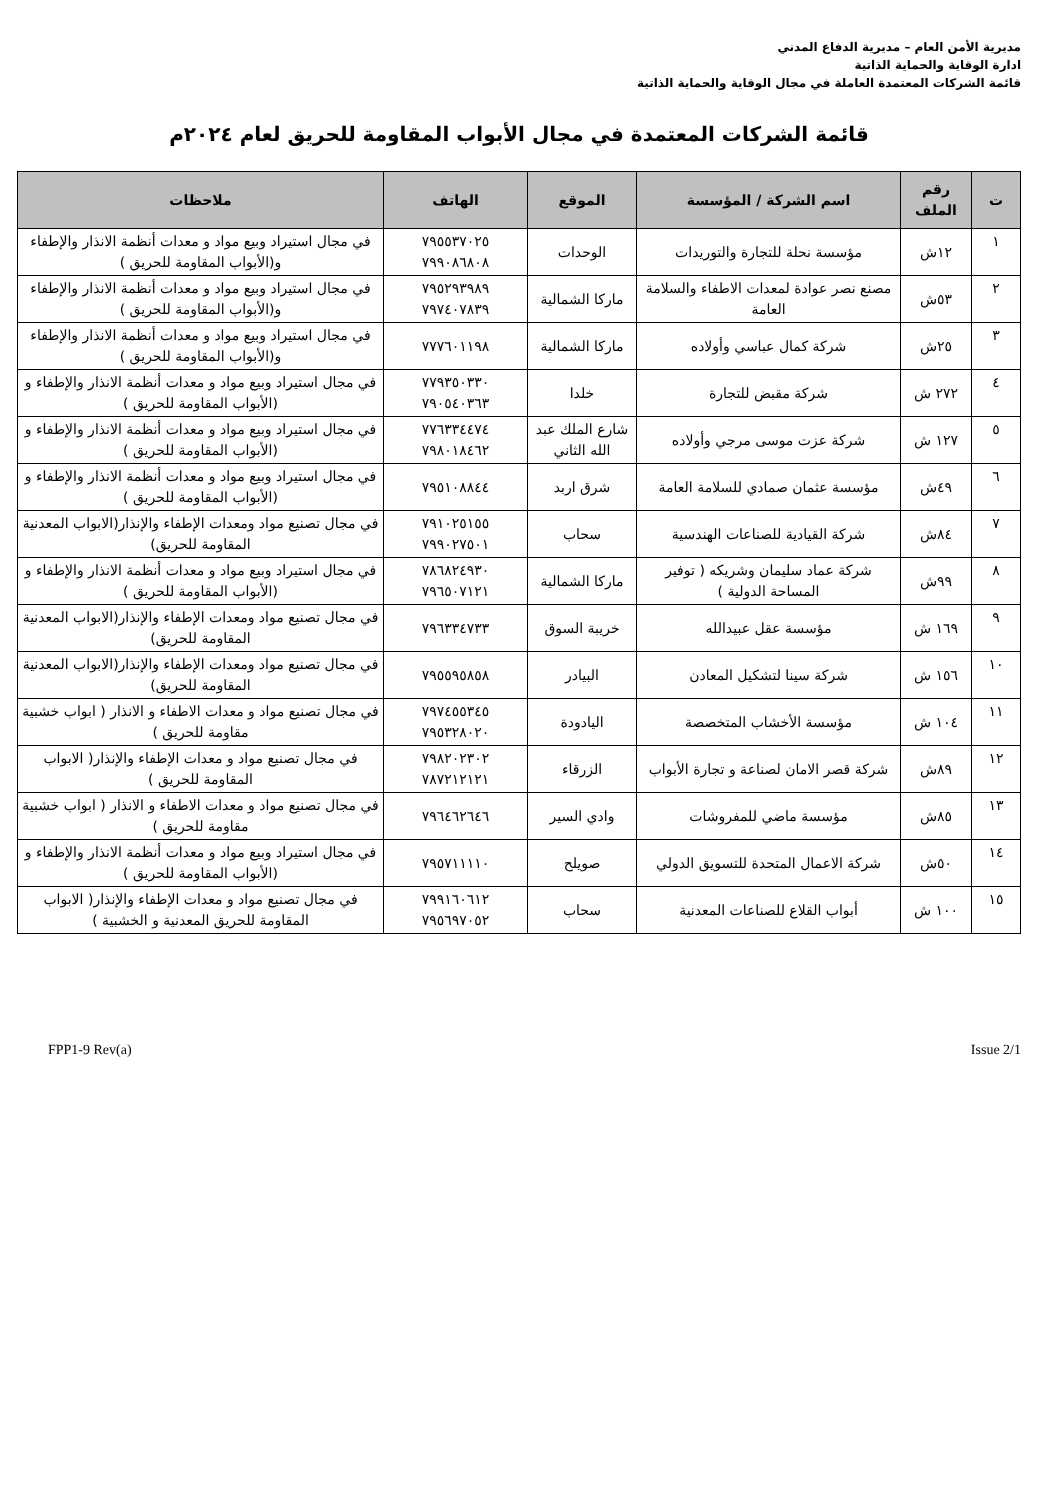مديرية الأمن العام – مديرية الدفاع المدني
ادارة الوقاية والحماية الذاتية
قائمة الشركات المعتمدة العاملة في مجال الوقاية والحماية الذاتية
قائمة الشركات المعتمدة في مجال الأبواب المقاومة للحريق لعام ٢٠٢٤م
| ت | رقم الملف | اسم الشركة / المؤسسة | الموقع | الهاتف | ملاحظات |
| --- | --- | --- | --- | --- | --- |
| ١ | ١٢ش | مؤسسة نحلة للتجارة والتوريدات | الوحدات | ٧٩٥٥٣٧٠٢٥ ٧٩٩٠٨٦٨٠٨ | في مجال استيراد وبيع مواد و معدات أنظمة الانذار والإطفاء و(الأبواب المقاومة للحريق ) |
| ٢ | ٥٣ش | مصنع نصر عوادة لمعدات الاطفاء والسلامة العامة | ماركا الشمالية | ٧٩٥٢٩٣٩٨٩ ٧٩٧٤٠٧٨٣٩ | في مجال استيراد وبيع مواد و معدات أنظمة الانذار والإطفاء و(الأبواب المقاومة للحريق ) |
| ٣ | ٢٥ش | شركة كمال عباسي وأولاده | ماركا الشمالية | ٧٧٧٦٠١١٩٨ | في مجال استيراد وبيع مواد و معدات أنظمة الانذار والإطفاء و(الأبواب المقاومة للحريق ) |
| ٤ | ٢٧٢ ش | شركة مقبض للتجارة | خلدا | ٧٧٩٣٥٠٣٣٠ ٧٩٠٥٤٠٣٦٣ | في مجال استيراد وبيع مواد و معدات أنظمة الانذار والإطفاء و (الأبواب المقاومة للحريق ) |
| ٥ | ١٢٧ ش | شركة عزت موسى مرجي وأولاده | شارع الملك عبد الله الثاني | ٧٧٦٣٣٤٤٧٤ ٧٩٨٠١٨٤٦٢ | في مجال استيراد وبيع مواد و معدات أنظمة الانذار والإطفاء و (الأبواب المقاومة للحريق ) |
| ٦ | ٤٩ش | مؤسسة عثمان صمادي للسلامة العامة | شرق اربد | ٧٩٥١٠٨٨٤٤ | في مجال استيراد وبيع مواد و معدات أنظمة الانذار والإطفاء و (الأبواب المقاومة للحريق ) |
| ٧ | ٨٤ش | شركة القيادية للصناعات الهندسية | سحاب | ٧٩١٠٢٥١٥٥ ٧٩٩٠٢٧٥٠١ | في مجال تصنيع مواد ومعدات الإطفاء والإنذار(الابواب المعدنية المقاومة للحريق) |
| ٨ | ٩٩ش | شركة عماد سليمان وشريكه ( توفير المساحة الدولية ) | ماركا الشمالية | ٧٨٦٨٢٤٩٣٠ ٧٩٦٥٠٧١٢١ | في مجال استيراد وبيع مواد و معدات أنظمة الانذار والإطفاء و (الأبواب المقاومة للحريق ) |
| ٩ | ١٦٩ ش | مؤسسة عقل عبيدالله | خريبة السوق | ٧٩٦٣٣٤٧٣٣ | في مجال تصنيع مواد ومعدات الإطفاء والإنذار(الابواب المعدنية المقاومة للحريق) |
| ١٠ | ١٥٦ ش | شركة سينا لتشكيل المعادن | البيادر | ٧٩٥٥٩٥٨٥٨ | في مجال تصنيع مواد ومعدات الإطفاء والإنذار(الابواب المعدنية المقاومة للحريق) |
| ١١ | ١٠٤ ش | مؤسسة الأخشاب المتخصصة | اليادودة | ٧٩٧٤٥٥٣٤٥ ٧٩٥٣٢٨٠٢٠ | في مجال تصنيع مواد و معدات الاطفاء و الانذار ( ابواب خشبية مقاومة للحريق ) |
| ١٢ | ٨٩ش | شركة قصر الامان لصناعة و تجارة الأبواب | الزرقاء | ٧٩٨٢٠٢٣٠٢ ٧٨٧٢١٢١٢١ | في مجال تصنيع مواد و معدات الإطفاء والإنذار( الابواب المقاومة للحريق ) |
| ١٣ | ٨٥ش | مؤسسة ماضي للمفروشات | وادي السير | ٧٩٦٤٦٢٦٤٦ | في مجال تصنيع مواد و معدات الاطفاء و الانذار ( ابواب خشبية مقاومة للحريق ) |
| ١٤ | ٥٠ش | شركة الاعمال المتحدة للتسويق الدولي | صويلح | ٧٩٥٧١١١١٠ | في مجال استيراد وبيع مواد و معدات أنظمة الانذار والإطفاء و (الأبواب المقاومة للحريق ) |
| ١٥ | ١٠٠ ش | أبواب القلاع للصناعات المعدنية | سحاب | ٧٩٩١٦٠٦١٢ ٧٩٥٦٩٧٠٥٢ | في مجال تصنيع مواد و معدات الإطفاء والإنذار( الابواب المقاومة للحريق المعدنية و الخشبية ) |
FPP1-9 Rev(a) Issue 2/1